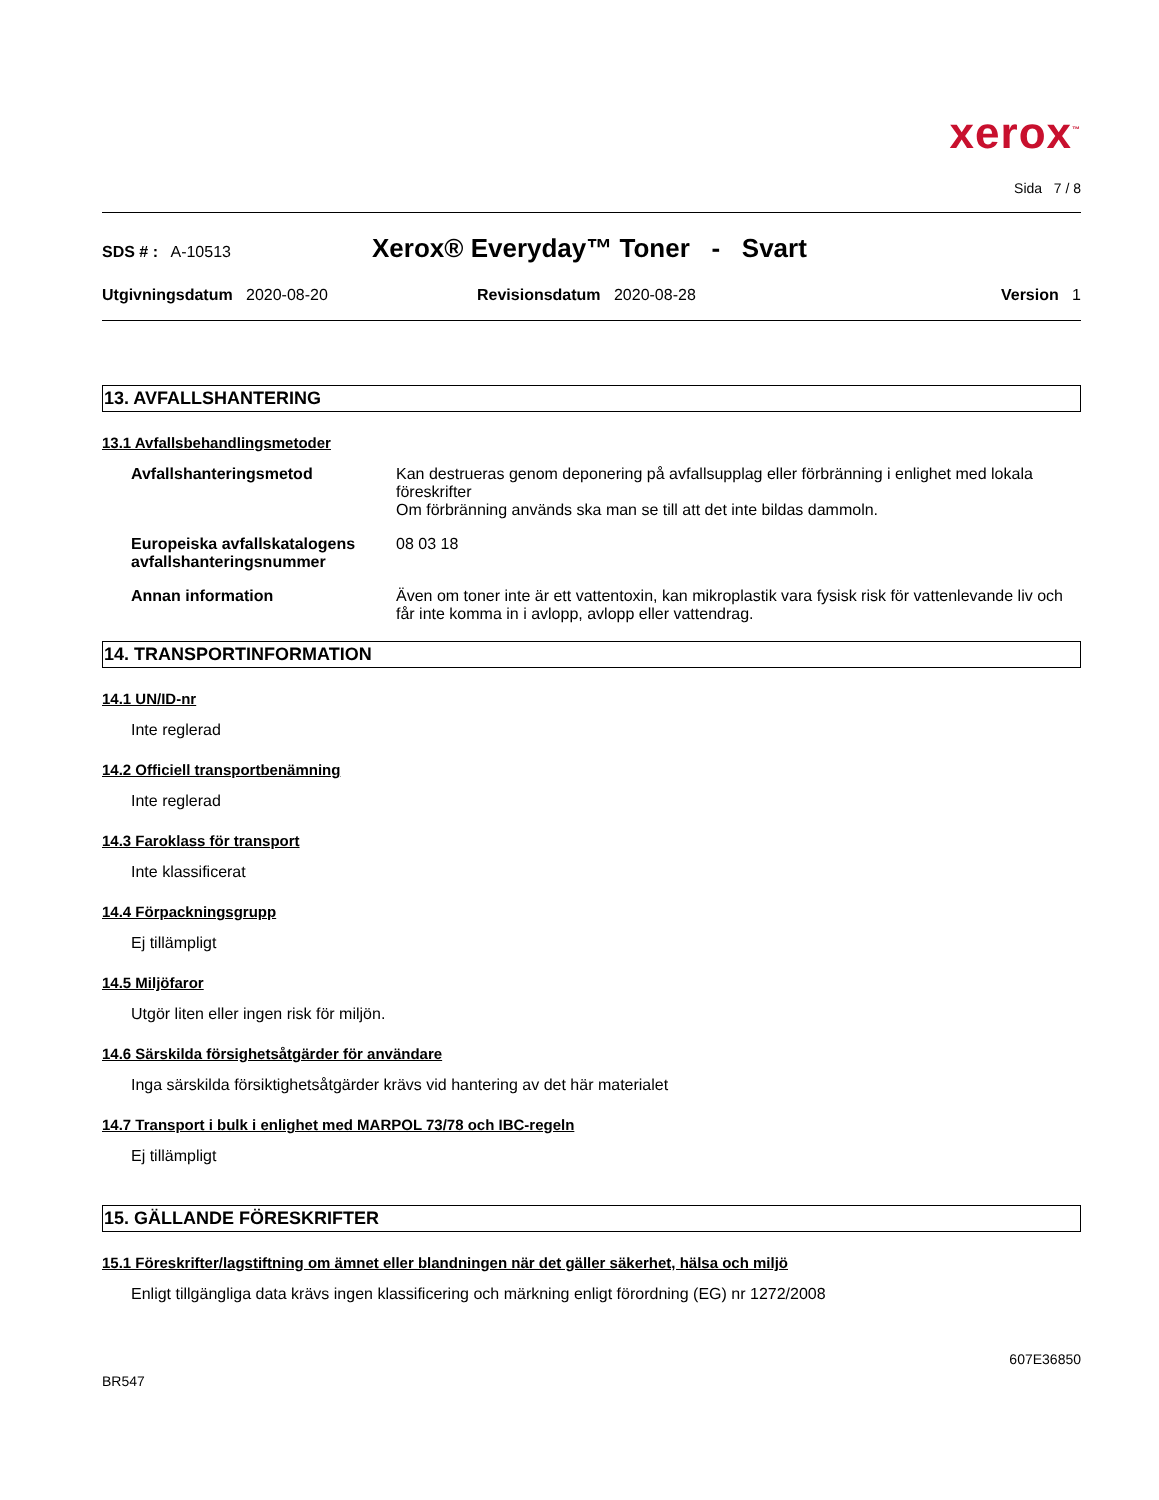xerox<sup>™</sup>
Sida 7 / 8
SDS # : A-10513 Xerox® Everyday™ Toner - Svart
Utgivningsdatum 2020-08-20 Revisionsdatum 2020-08-28 Version 1
13. AVFALLSHANTERING
13.1 Avfallsbehandlingsmetoder
Avfallshanteringsmetod Kan destrueras genom deponering på avfallsupplag eller förbränning i enlighet med lokala föreskrifter
Om förbränning används ska man se till att det inte bildas dammoln.
Europeiska avfallskatalogens avfallshanteringsnummer 08 03 18
Annan information Även om toner inte är ett vattentoxin, kan mikroplastik vara fysisk risk för vattenlevande liv och får inte komma in i avlopp, avlopp eller vattendrag.
14. TRANSPORTINFORMATION
14.1 UN/ID-nr
Inte reglerad
14.2 Officiell transportbenämning
Inte reglerad
14.3 Faroklass för transport
Inte klassificerat
14.4 Förpackningsgrupp
Ej tillämpligt
14.5 Miljöfaror
Utgör liten eller ingen risk för miljön.
14.6 Särskilda försighetsåtgärder för användare
Inga särskilda försiktighetsåtgärder krävs vid hantering av det här materialet
14.7 Transport i bulk i enlighet med MARPOL 73/78 och IBC-regeln
Ej tillämpligt
15. GÄLLANDE FÖRESKRIFTER
15.1 Föreskrifter/lagstiftning om ämnet eller blandningen när det gäller säkerhet, hälsa och miljö
Enligt tillgängliga data krävs ingen klassificering och märkning enligt förordning (EG) nr 1272/2008
607E36850
BR547